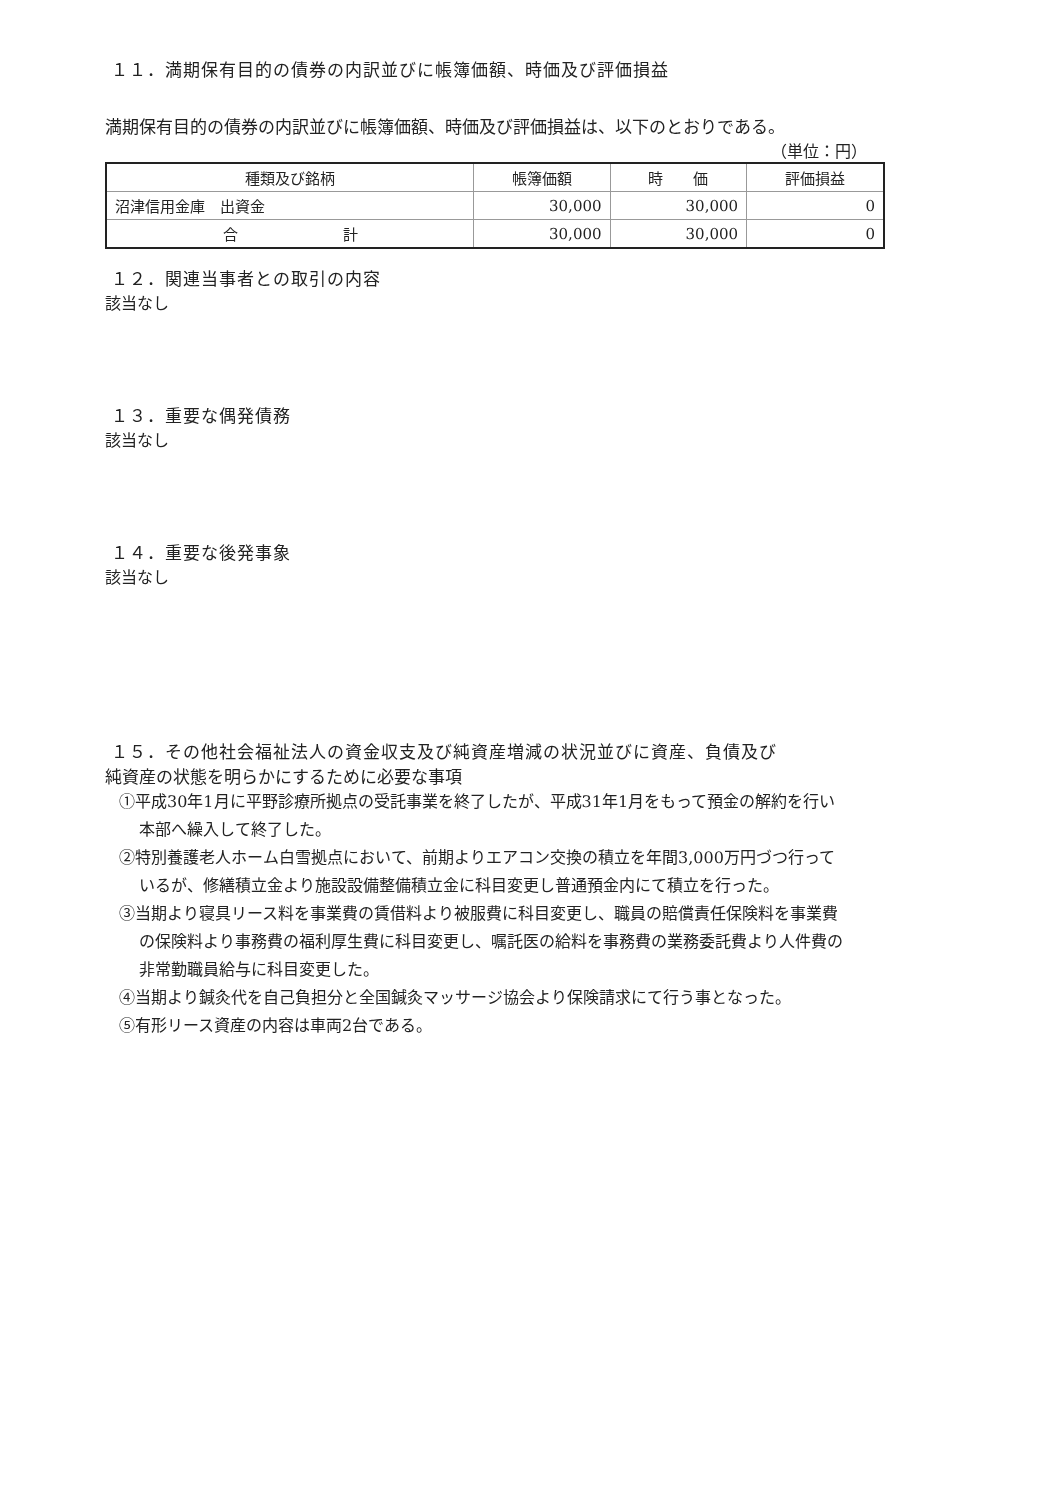１１．満期保有目的の債券の内訳並びに帳簿価額、時価及び評価損益
満期保有目的の債券の内訳並びに帳簿価額、時価及び評価損益は、以下のとおりである。
（単位：円）
| 種類及び銘柄 | 帳簿価額 | 時 価 | 評価損益 |
| --- | --- | --- | --- |
| 沼津信用金庫 出資金 | 30,000 | 30,000 | 0 |
| 合 計 | 30,000 | 30,000 | 0 |
１２．関連当事者との取引の内容
該当なし
１３．重要な偶発債務
該当なし
１４．重要な後発事象
該当なし
１５．その他社会福祉法人の資金収支及び純資産増減の状況並びに資産、負債及び
純資産の状態を明らかにするために必要な事項
①平成30年1月に平野診療所拠点の受託事業を終了したが、平成31年1月をもって預金の解約を行い
本部へ繰入して終了した。
②特別養護老人ホーム白雪拠点において、前期よりエアコン交換の積立を年間3,000万円づつ行って
いるが、修繕積立金より施設設備整備積立金に科目変更し普通預金内にて積立を行った。
③当期より寝具リース料を事業費の賃借料より被服費に科目変更し、職員の賠償責任保険料を事業費
の保険料より事務費の福利厚生費に科目変更し、嘱託医の給料を事務費の業務委託費より人件費の
非常勤職員給与に科目変更した。
④当期より鍼灸代を自己負担分と全国鍼灸マッサージ協会より保険請求にて行う事となった。
⑤有形リース資産の内容は車両2台である。